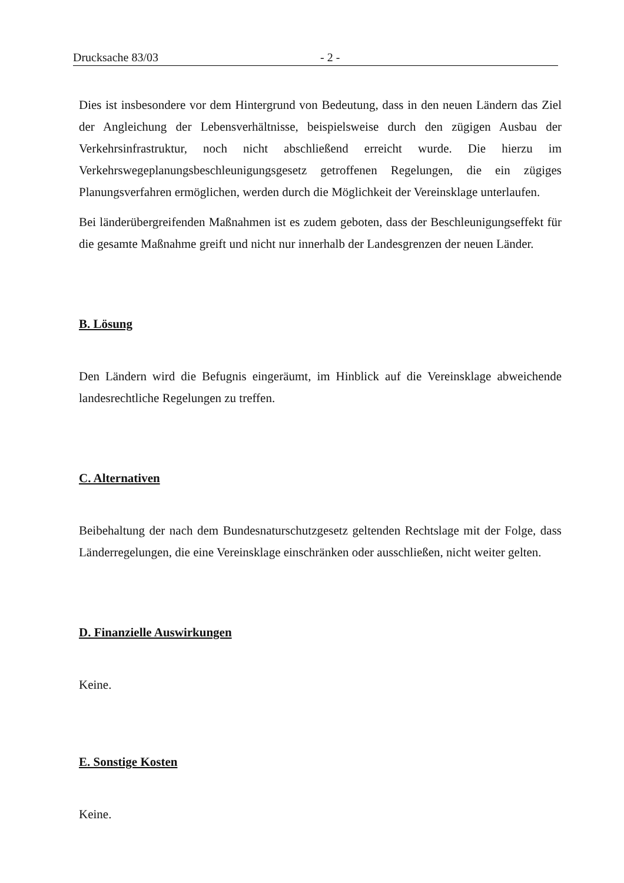Drucksache 83/03 - 2 -
Dies ist insbesondere vor dem Hintergrund von Bedeutung, dass in den neuen Ländern das Ziel der Angleichung der Lebensverhältnisse, beispielsweise durch den zügigen Ausbau der Verkehrsinfrastruktur, noch nicht abschließend erreicht wurde. Die hierzu im Verkehrswegeplanungsbeschleunigungsgesetz getroffenen Regelungen, die ein zügiges Planungsverfahren ermöglichen, werden durch die Möglichkeit der Vereinsklage unterlaufen.
Bei länderübergreifenden Maßnahmen ist es zudem geboten, dass der Beschleunigungseffekt für die gesamte Maßnahme greift und nicht nur innerhalb der Landesgrenzen der neuen Länder.
B. Lösung
Den Ländern wird die Befugnis eingeräumt, im Hinblick auf die Vereinsklage abweichende landesrechtliche Regelungen zu treffen.
C. Alternativen
Beibehaltung der nach dem Bundesnaturschutzgesetz geltenden Rechtslage mit der Folge, dass Länderregelungen, die eine Vereinsklage einschränken oder ausschließen, nicht weiter gelten.
D. Finanzielle Auswirkungen
Keine.
E. Sonstige Kosten
Keine.